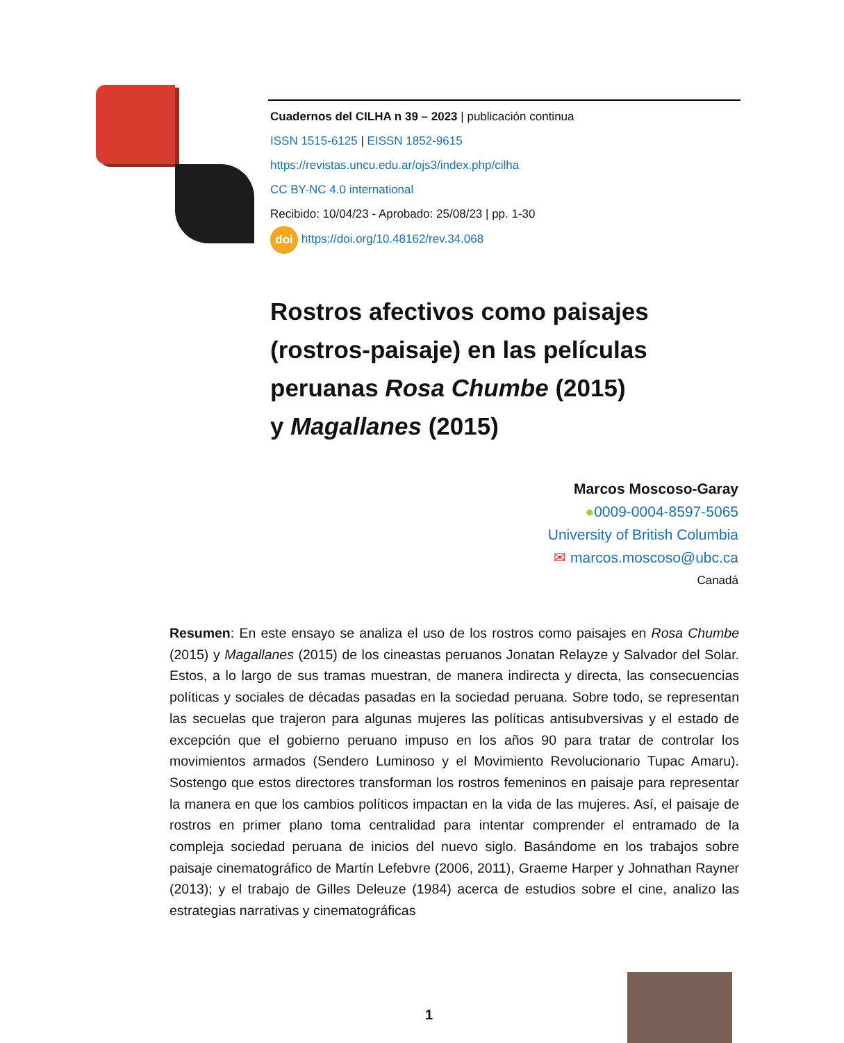Cuadernos del CILHA n 39 – 2023 | publicación continua
ISSN 1515-6125 | EISSN 1852-9615
https://revistas.uncu.edu.ar/ojs3/index.php/cilha
CC BY-NC 4.0 international
Recibido: 10/04/23 - Aprobado: 25/08/23 | pp. 1-30
doi https://doi.org/10.48162/rev.34.068
Rostros afectivos como paisajes
(rostros-paisaje) en las películas
peruanas Rosa Chumbe (2015)
y Magallanes (2015)
Marcos Moscoso-Garay
●0009-0004-8597-5065
University of British Columbia
✉ marcos.moscoso@ubc.ca
Canadá
Resumen: En este ensayo se analiza el uso de los rostros como paisajes en Rosa Chumbe (2015) y Magallanes (2015) de los cineastas peruanos Jonatan Relayze y Salvador del Solar. Estos, a lo largo de sus tramas muestran, de manera indirecta y directa, las consecuencias políticas y sociales de décadas pasadas en la sociedad peruana. Sobre todo, se representan las secuelas que trajeron para algunas mujeres las políticas antisubversivas y el estado de excepción que el gobierno peruano impuso en los años 90 para tratar de controlar los movimientos armados (Sendero Luminoso y el Movimiento Revolucionario Tupac Amaru). Sostengo que estos directores transforman los rostros femeninos en paisaje para representar la manera en que los cambios políticos impactan en la vida de las mujeres. Así, el paisaje de rostros en primer plano toma centralidad para intentar comprender el entramado de la compleja sociedad peruana de inicios del nuevo siglo. Basándome en los trabajos sobre paisaje cinematográfico de Martín Lefebvre (2006, 2011), Graeme Harper y Johnathan Rayner (2013); y el trabajo de Gilles Deleuze (1984) acerca de estudios sobre el cine, analizo las estrategias narrativas y cinematográficas
1